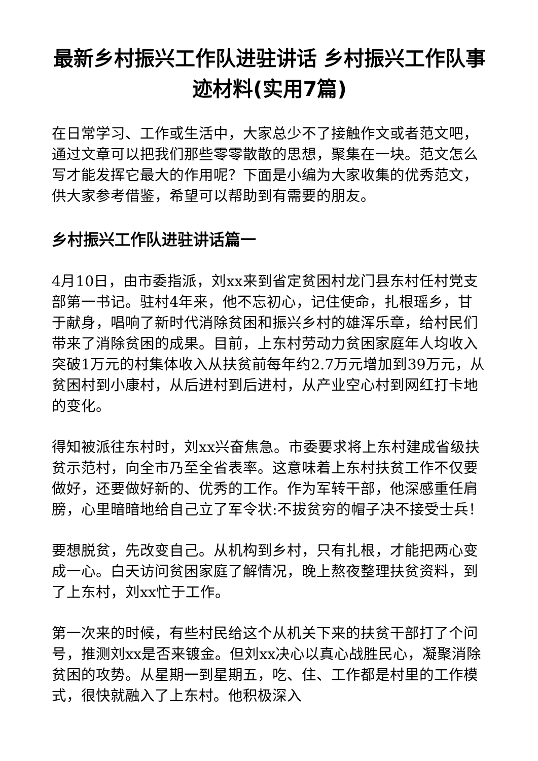最新乡村振兴工作队进驻讲话 乡村振兴工作队事迹材料(实用7篇)
在日常学习、工作或生活中，大家总少不了接触作文或者范文吧，通过文章可以把我们那些零零散散的思想，聚集在一块。范文怎么写才能发挥它最大的作用呢？下面是小编为大家收集的优秀范文，供大家参考借鉴，希望可以帮助到有需要的朋友。
乡村振兴工作队进驻讲话篇一
4月10日，由市委指派，刘xx来到省定贫困村龙门县东村任村党支部第一书记。驻村4年来，他不忘初心，记住使命，扎根瑶乡，甘于献身，唱响了新时代消除贫困和振兴乡村的雄浑乐章，给村民们带来了消除贫困的成果。目前，上东村劳动力贫困家庭年人均收入突破1万元的村集体收入从扶贫前每年约2.7万元增加到39万元，从贫困村到小康村，从后进村到后进村，从产业空心村到网红打卡地的变化。
得知被派往东村时，刘xx兴奋焦急。市委要求将上东村建成省级扶贫示范村，向全市乃至全省表率。这意味着上东村扶贫工作不仅要做好，还要做好新的、优秀的工作。作为军转干部，他深感重任肩膀，心里暗暗地给自己立了军令状:不拔贫穷的帽子决不接受士兵！
要想脱贫，先改变自己。从机构到乡村，只有扎根，才能把两心变成一心。白天访问贫困家庭了解情况，晚上熬夜整理扶贫资料，到了上东村，刘xx忙于工作。
第一次来的时候，有些村民给这个从机关下来的扶贫干部打了个问号，推测刘xx是否来镀金。但刘xx决心以真心战胜民心，凝聚消除贫困的攻势。从星期一到星期五，吃、住、工作都是村里的工作模式，很快就融入了上东村。他积极深入